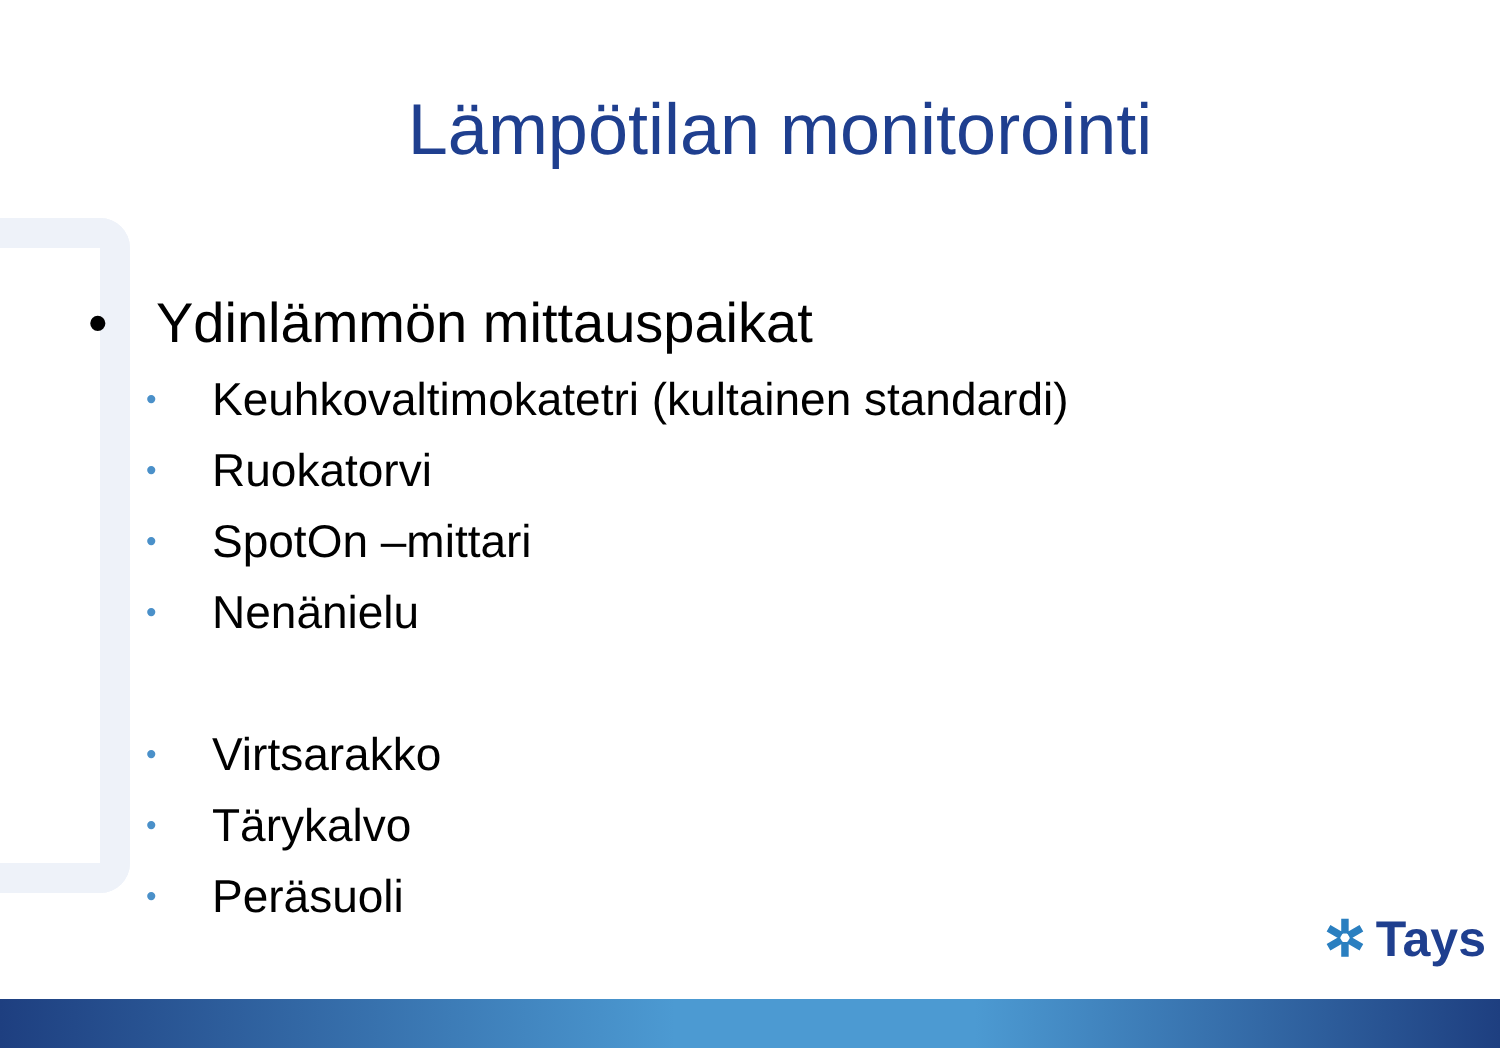Lämpötilan monitorointi
• Ydinlämmön mittauspaikat
• Keuhkovaltimokatetri (kultainen standardi)
• Ruokatorvi
• SpotOn –mittari
• Nenänielu
• Virtsarakko
• Tärykalvo
• Peräsuoli
✲ Tays